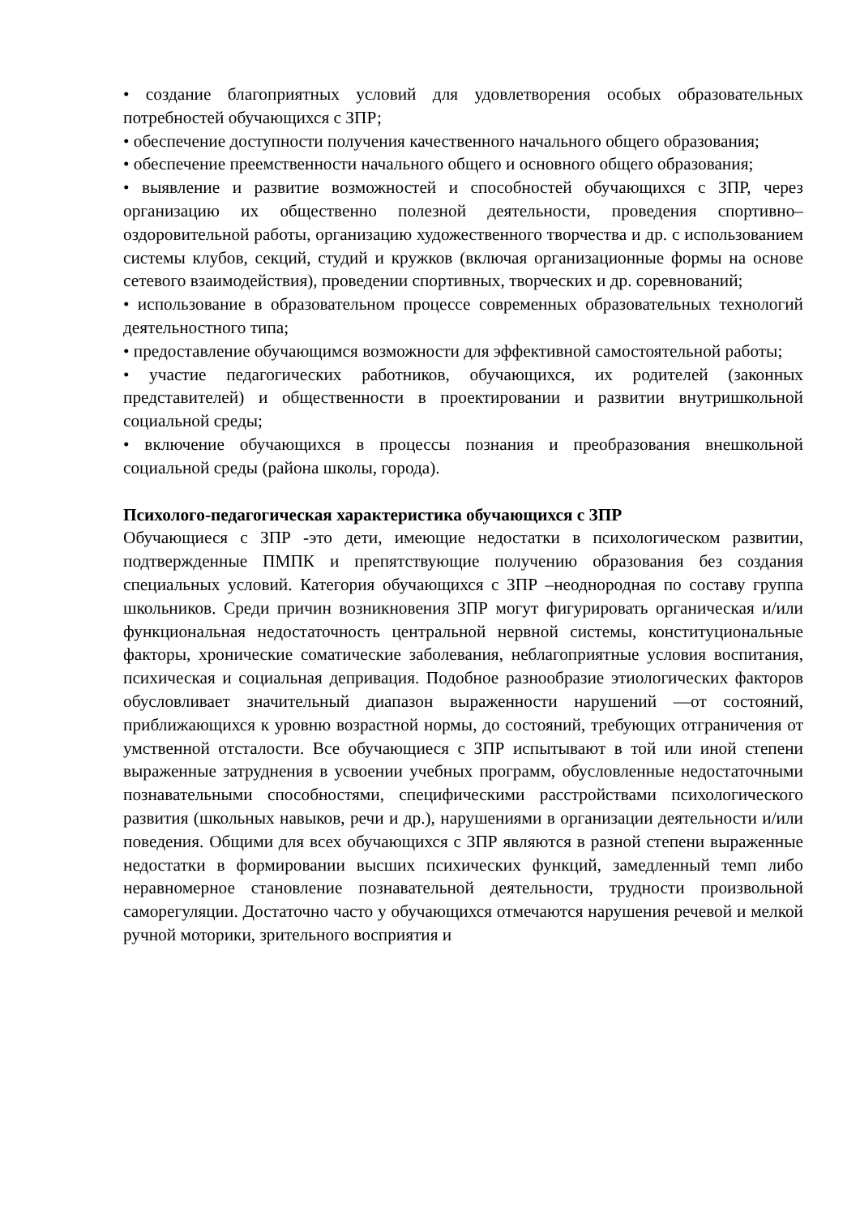• создание благоприятных условий для удовлетворения особых образовательных потребностей обучающихся с ЗПР;
• обеспечение доступности получения качественного начального общего образования;
• обеспечение преемственности начального общего и основного общего образования;
• выявление и развитие возможностей и способностей обучающихся с ЗПР, через организацию их общественно полезной деятельности, проведения спортивно–оздоровительной работы, организацию художественного творчества и др. с использованием системы клубов, секций, студий и кружков (включая организационные формы на основе сетевого взаимодействия), проведении спортивных, творческих и др. соревнований;
• использование в образовательном процессе современных образовательных технологий деятельностного типа;
• предоставление обучающимся возможности для эффективной самостоятельной работы;
• участие педагогических работников, обучающихся, их родителей (законных представителей) и общественности в проектировании и развитии внутришкольной социальной среды;
• включение обучающихся в процессы познания и преобразования внешкольной социальной среды (района школы, города).
Психолого-педагогическая характеристика обучающихся с ЗПР
Обучающиеся с ЗПР -это дети, имеющие недостатки в психологическом развитии, подтвержденные ПМПК и препятствующие получению образования без создания специальных условий. Категория обучающихся с ЗПР –неоднородная по составу группа школьников. Среди причин возникновения ЗПР могут фигурировать органическая и/или функциональная недостаточность центральной нервной системы, конституциональные факторы, хронические соматические заболевания, неблагоприятные условия воспитания, психическая и социальная депривация. Подобное разнообразие этиологических факторов обусловливает значительный диапазон выраженности нарушений —от состояний, приближающихся к уровню возрастной нормы, до состояний, требующих отграничения от умственной отсталости. Все обучающиеся с ЗПР испытывают в той или иной степени выраженные затруднения в усвоении учебных программ, обусловленные недостаточными познавательными способностями, специфическими расстройствами психологического развития (школьных навыков, речи и др.), нарушениями в организации деятельности и/или поведения. Общими для всех обучающихся с ЗПР являются в разной степени выраженные недостатки в формировании высших психических функций, замедленный темп либо неравномерное становление познавательной деятельности, трудности произвольной саморегуляции. Достаточно часто у обучающихся отмечаются нарушения речевой и мелкой ручной моторики, зрительного восприятия и